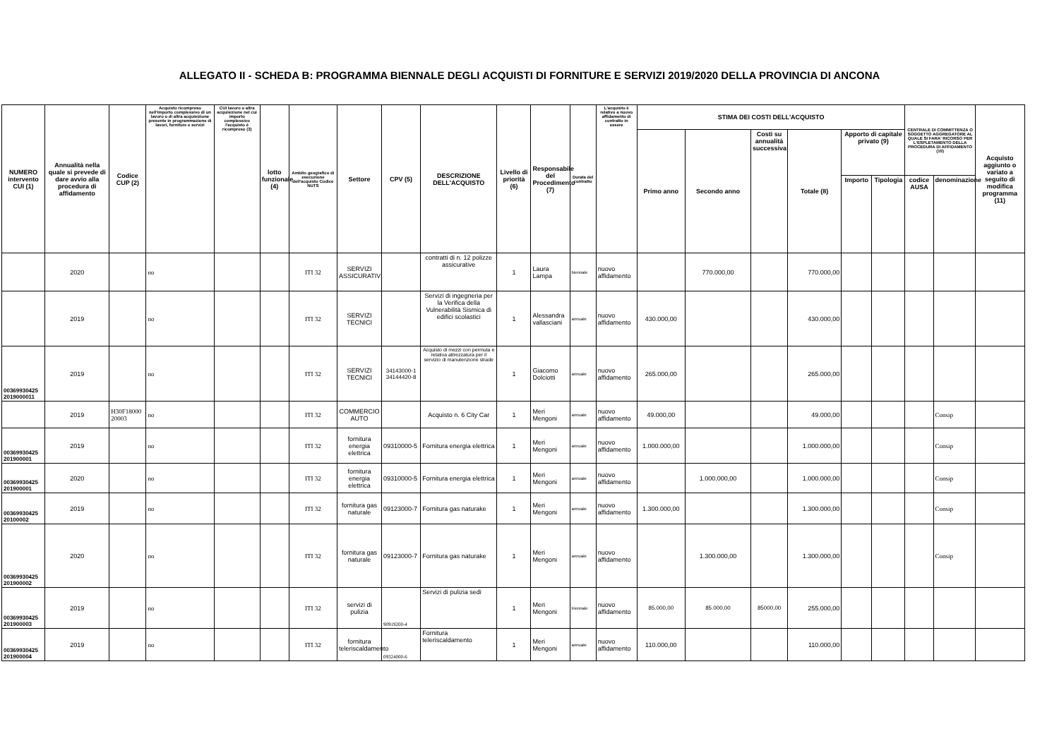ALLEGATO II - SCHEDA B: PROGRAMMA BIENNALE DEGLI ACQUISTI DI FORNITURE E SERVIZI 2019/2020 DELLA PROVINCIA DI ANCONA
| NUMERO intervento CUI (1) | Annualità nella quale si prevede di dare avvio alla procedura di affidamento | Codice CUP (2) | Acquisto ricompreso nell'importo complessivo di un lavoro o di altra acquisizione presente in programmazione di lavori, forniture e servizi | CUI lavoro o altra acquisizione nel cui importo complessivo l'acquisto è ricompreso (3) | lotto funzionale (4) | Ambito geografico di esecuzione dell'acquisto Codice NUTS | Settore | CPV (5) | DESCRIZIONE DELL'ACQUISTO | Livello di priorità (6) | Responsabile del Procedimento (7) | Durata del contratto | L'acquisto è relativo a nuovo affidamento di contratto in essere | STIMA DEI COSTI DELL'ACQUISTO | | | | | | CENTRALE DI COMMITTENZA O SOGGETTO AGGREGATORE AL QUALE SI FARA' RICORSO PER L'ESPLETAMENTO DELLA PROCEDURA DI AFFIDAMENTO (10) | | Acquisto aggiunto o variato a seguito di modifica programma (11) |
| --- | --- | --- | --- | --- | --- | --- | --- | --- | --- | --- | --- | --- | --- | --- | --- | --- | --- | --- | --- | --- | --- | --- |
| | | | | | | | | | | | | | | Primo anno | Secondo anno | Costi su annualità successiva | Totale (8) | Apporto di capitale privato (9) | | | | |
| | | | | | | | | | | | | | | | | | | Importo | Tipologia | codice AUSA | denominazione | |
| | 2020 | | no | | | ITI 32 | SERVIZI ASSICURATIVI | | contratti di n. 12 polizze assicurative | 1 | Laura Lampa | biennale | nuovo affidamento | | 770.000,00 | | 770.000,00 | | | | | |
| | 2019 | | no | | | ITI 32 | SERVIZI TECNICI | | Servizi di ingegneria per la Verifica della Vulnerabilità Sismica di edifici scolastici | 1 | Alessandra vallasciani | annuale | nuovo affidamento | 430.000,00 | | | 430.000,00 | | | | | |
| 00369930425 2019000011 | 2019 | | no | | | ITI 32 | SERVIZI TECNICI | 34143000-1 34144420-8 | Acquisto di mezzi con permuta e relativa attrezzatura per il servizio di manutenzione strade | 1 | Giacomo Dolciotti | annuale | nuovo affidamento | 265.000,00 | | | 265.000,00 | | | | | |
| | 2019 | H30F18000 20003 | no | | | ITI 32 | COMMERCIO AUTO | | Acquisto n. 6 City Car | 1 | Meri Mengoni | annuale | nuovo affidamento | 49.000,00 | | | 49.000,00 | | | | Consip | |
| 00369930425 201900001 | 2019 | | no | | | ITI 32 | fornitura energia elettrica | 09310000-5 | Fornitura energia elettrica | 1 | Meri Mengoni | annuale | nuovo affidamento | 1.000.000,00 | | | 1.000.000,00 | | | | Consip | |
| 00369930425 201900001 | 2020 | | no | | | ITI 32 | fornitura energia elettrica | 09310000-5 | Fornitura energia elettrica | 1 | Meri Mengoni | annuale | nuovo affidamento | | 1.000.000,00 | | 1.000.000,00 | | | | Consip | |
| 00369930425 20100002 | 2019 | | no | | | ITI 32 | fornitura gas naturale | 09123000-7 | Fornitura gas naturake | 1 | Meri Mengoni | annuale | nuovo affidamento | 1.300.000,00 | | | 1.300.000,00 | | | | Consip | |
| 00369930425 201900002 | 2020 | | no | | | ITI 32 | fornitura gas naturale | 09123000-7 | Fornitura gas naturake | 1 | Meri Mengoni | annuale | nuovo affidamento | | 1.300.000,00 | | 1.300.000,00 | | | | Consip | |
| 00369930425 201900003 | 2019 | | no | | | ITI 32 | servizi di pulizia | 90919200-4 | Servizi di pulizia sedi | 1 | Meri Mengoni | triennale | nuovo affidamento | 85.000,00 | 85.000,00 | 85000,00 | 255.000,00 | | | | | |
| 00369930425 201900004 | 2019 | | no | | | ITI 32 | fornitura teleriscaldamento | 09324000-6 | Fornitura teleriscaldamento | 1 | Meri Mengoni | annuale | nuovo affidamento | 110.000,00 | | | 110.000,00 | | | | | |